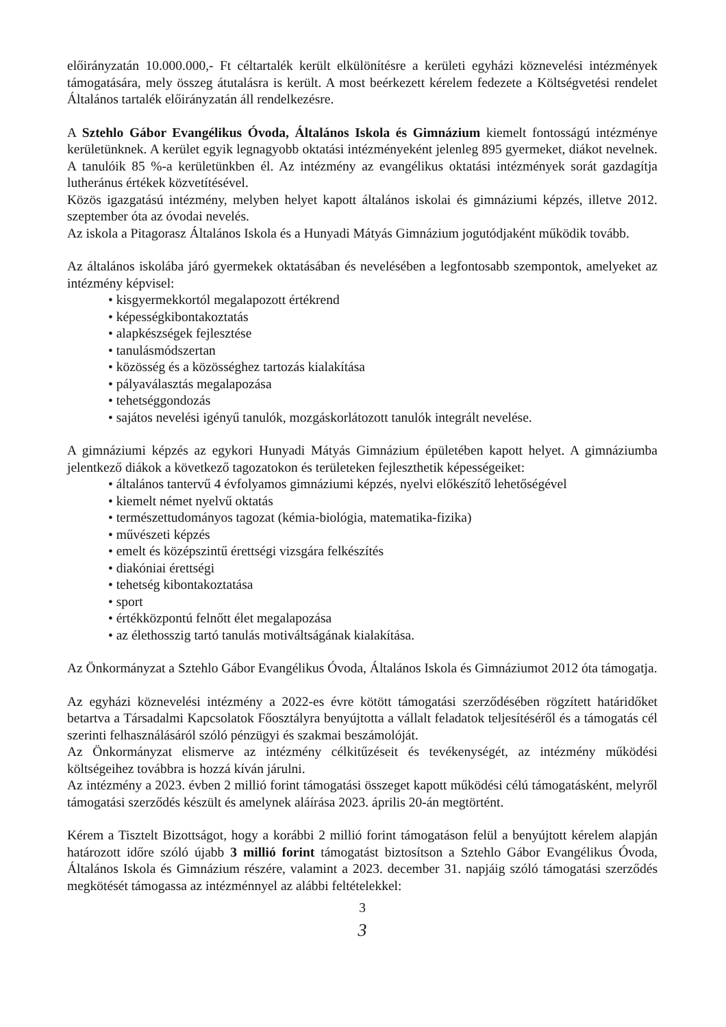előirányzatán 10.000.000,- Ft céltartalék került elkülönítésre a kerületi egyházi köznevelési intézmények támogatására, mely összeg átutalásra is került. A most beérkezett kérelem fedezete a Költségvetési rendelet Általános tartalék előirányzatán áll rendelkezésre.
A Sztehlo Gábor Evangélikus Óvoda, Általános Iskola és Gimnázium kiemelt fontosságú intézménye kerületünknek. A kerület egyik legnagyobb oktatási intézményeként jelenleg 895 gyermeket, diákot nevelnek. A tanulóik 85 %-a kerületünkben él. Az intézmény az evangélikus oktatási intézmények sorát gazdagítja lutheránus értékek közvetítésével.
Közös igazgatású intézmény, melyben helyet kapott általános iskolai és gimnáziumi képzés, illetve 2012. szeptember óta az óvodai nevelés.
Az iskola a Pitagorasz Általános Iskola és a Hunyadi Mátyás Gimnázium jogutódjaként működik tovább.
Az általános iskolába járó gyermekek oktatásában és nevelésében a legfontosabb szempontok, amelyeket az intézmény képvisel:
• kisgyermekkortól megalapozott értékrend
• képességkibontakoztatás
• alapkészségek fejlesztése
• tanulásmódszertan
• közösség és a közösséghez tartozás kialakítása
• pályaválasztás megalapozása
• tehetséggondozás
• sajátos nevelési igényű tanulók, mozgáskorlátozott tanulók integrált nevelése.
A gimnáziumi képzés az egykori Hunyadi Mátyás Gimnázium épületében kapott helyet. A gimnáziumba jelentkező diákok a következő tagozatokon és területeken fejleszthetik képességeiket:
• általános tantervű 4 évfolyamos gimnáziumi képzés, nyelvi előkészítő lehetőségével
• kiemelt német nyelvű oktatás
• természettudományos tagozat (kémia-biológia, matematika-fizika)
• művészeti képzés
• emelt és középszintű érettségi vizsgára felkészítés
• diakóniai érettségi
• tehetség kibontakoztatása
• sport
• értékközpontú felnőtt élet megalapozása
• az élethosszig tartó tanulás motiváltságának kialakítása.
Az Önkormányzat a Sztehlo Gábor Evangélikus Óvoda, Általános Iskola és Gimnáziumot 2012 óta támogatja.
Az egyházi köznevelési intézmény a 2022-es évre kötött támogatási szerződésében rögzített határidőket betartva a Társadalmi Kapcsolatok Főosztályra benyújtotta a vállalt feladatok teljesítéséről és a támogatás cél szerinti felhasználásáról szóló pénzügyi és szakmai beszámolóját.
Az Önkormányzat elismerve az intézmény célkitűzéseit és tevékenységét, az intézmény működési költségeihez továbbra is hozzá kíván járulni.
Az intézmény a 2023. évben 2 millió forint támogatási összeget kapott működési célú támogatásként, melyről támogatási szerződés készült és amelynek aláírása 2023. április 20-án megtörtént.
Kérem a Tisztelt Bizottságot, hogy a korábbi 2 millió forint támogatáson felül a benyújtott kérelem alapján határozott időre szóló újabb 3 millió forint támogatást biztosítson a Sztehlo Gábor Evangélikus Óvoda, Általános Iskola és Gimnázium részére, valamint a 2023. december 31. napjáig szóló támogatási szerződés megkötését támogassa az intézménnyel az alábbi feltételekkel:
3
3